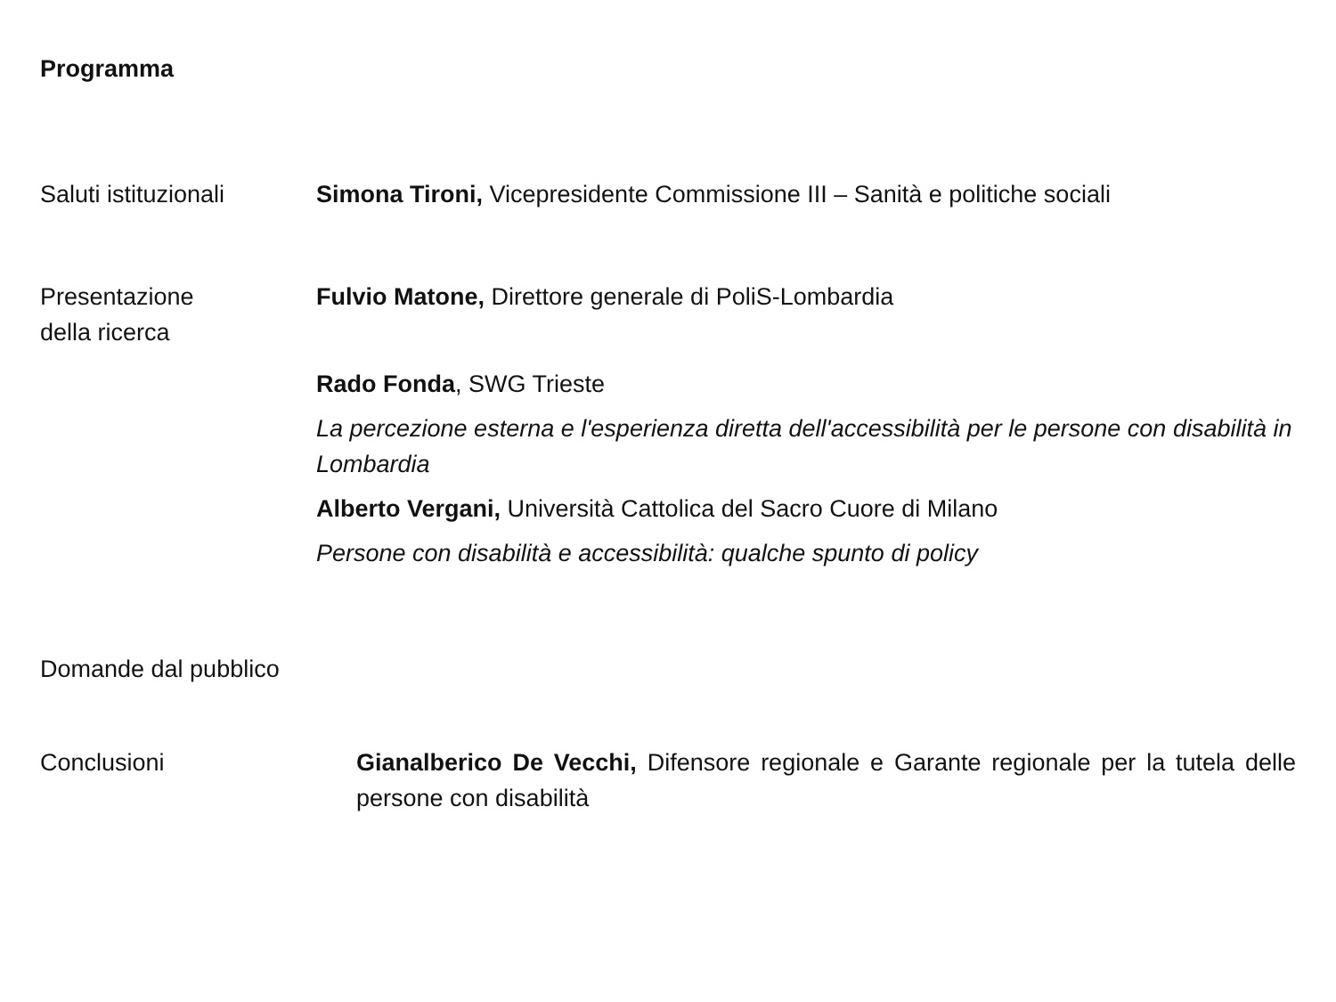Programma
Saluti istituzionali
Simona Tironi, Vicepresidente Commissione III – Sanità e politiche sociali
Presentazione
della ricerca
Fulvio Matone, Direttore generale di PoliS-Lombardia
Rado Fonda, SWG Trieste
La percezione esterna e l'esperienza diretta dell'accessibilità per le persone con disabilità in Lombardia
Alberto Vergani, Università Cattolica del Sacro Cuore di Milano
Persone con disabilità e accessibilità: qualche spunto di policy
Domande dal pubblico
Conclusioni Gianalberico De Vecchi, Difensore regionale e Garante regionale per la tutela delle persone con disabilità